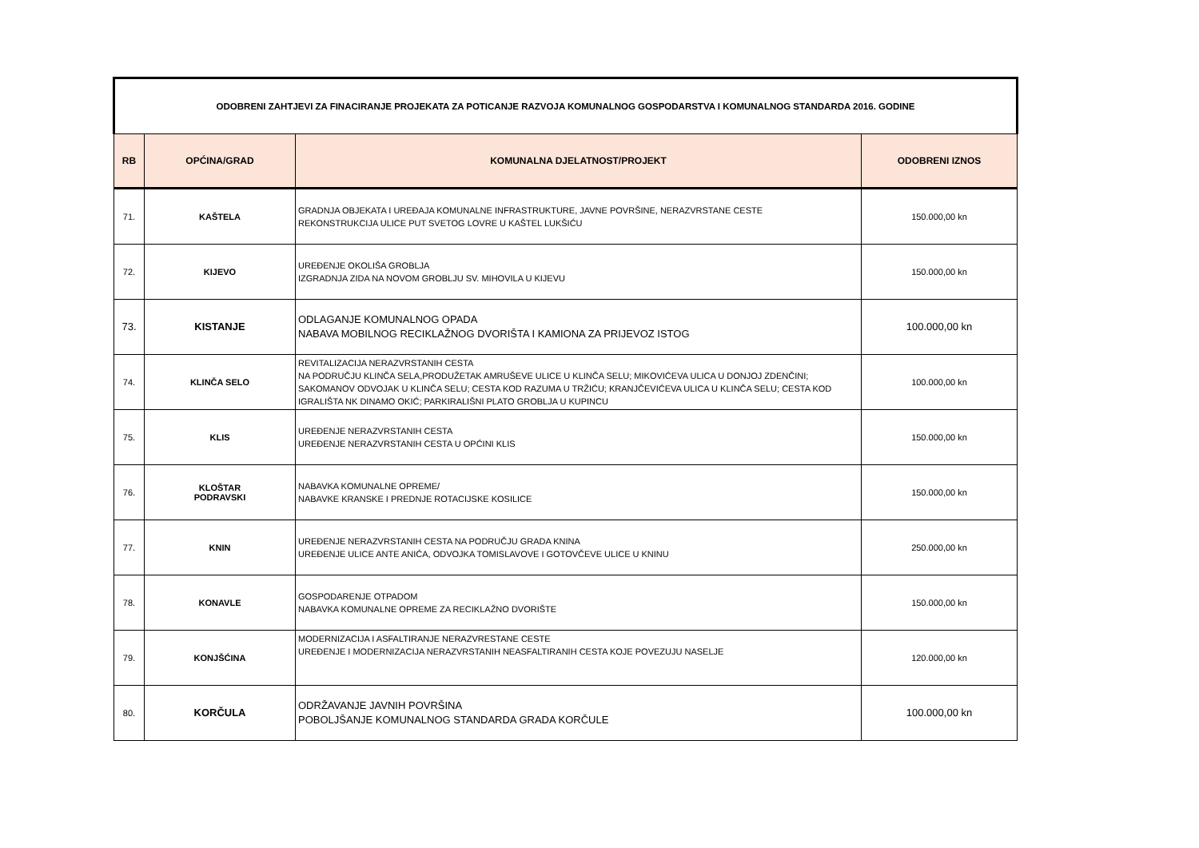| ODOBRENI ZAHTJEVI ZA FINACIRANJE PROJEKATA ZA POTICANJE RAZVOJA KOMUNALNOG GOSPODARSTVA I KOMUNALNOG STANDARDA 2016. GODINE | | | |
| RB | OPĆINA/GRAD | KOMUNALNA DJELATNOST/PROJEKT | ODOBRENI IZNOS |
| 71. | KAŠTELA | GRADNJA OBJEKATA I UREĐAJA KOMUNALNE INFRASTRUKTURE, JAVNE POVRŠINE, NERAZVRSTANE CESTE REKONSTRUKCIJA ULICE PUT SVETOG LOVRE U KAŠTEL LUKŠIĆU | 150.000,00 kn |
| 72. | KIJEVO | UREĐENJE OKOLIŠA GROBLJA IZGRADNJA ZIDA NA NOVOM GROBLJU SV. MIHOVILA U KIJEVU | 150.000,00 kn |
| 73. | KISTANJE | ODLAGANJE KOMUNALNOG OPADA NABAVA MOBILNOG RECIKLAŽNOG DVORIŠTA I KAMIONA ZA PRIJEVOZ ISTOG | 100.000,00 kn |
| 74. | KLINČA SELO | REVITALIZACIJA NERAZVRSTANIH CESTA NA PODRUČJU KLINČA SELA,PRODUŽETAK AMRUŠEVE ULICE U KLINČA SELU; MIKOVIĆEVA ULICA U DONJOJ ZDENČINI; SAKOMANOV ODVOJAK U KLINČA SELU; CESTA KOD RAZUMA U TRŽIĆU; KRANJČEVIĆEVA ULICA U KLINČA SELU; CESTA KOD IGRALIŠTA NK DINAMO OKIĆ; PARKIRALIŠNI PLATO GROBLJA U KUPINCU | 100.000,00 kn |
| 75. | KLIS | UREĐENJE NERAZVRSTANIH CESTA UREĐENJE NERAZVRSTANIH CESTA U OPĆINI KLIS | 150.000,00 kn |
| 76. | KLOŠTAR PODRAVSKI | NABAVKA KOMUNALNE OPREME/ NABAVKE KRANSKE I PREDNJE ROTACIJSKE KOSILICE | 150.000,00 kn |
| 77. | KNIN | UREĐENJE NERAZVRSTANIH CESTA NA PODRUČJU GRADA KNINA UREĐENJE ULICE ANTE ANIĆA, ODVOJKA TOMISLAVOVE I GOTOVČEVE ULICE U KNINU | 250.000,00 kn |
| 78. | KONAVLE | GOSPODARENJE OTPADOM NABAVKA KOMUNALNE OPREME ZA RECIKLAŽNO DVORIŠTE | 150.000,00 kn |
| 79. | KONJŠĆINA | MODERNIZACIJA I ASFALTIRANJE NERAZVRESTANE CESTE UREĐENJE I MODERNIZACIJA NERAZVRSTANIH NEASFALTIRANIH CESTA KOJE POVEZUJU NASELJE | 120.000,00 kn |
| 80. | KORČULA | ODRŽAVANJE JAVNIH POVRŠINA POBOLJŠANJE KOMUNALNOG STANDARDA GRADA KORČULE | 100.000,00 kn |